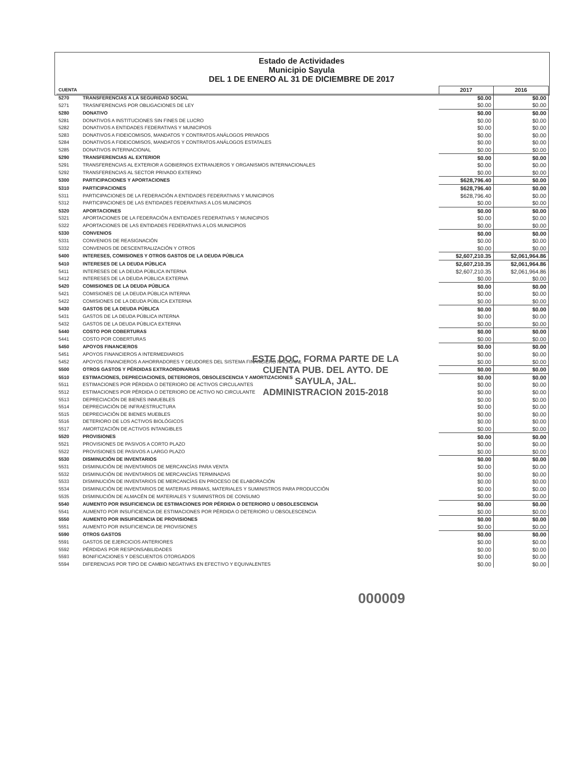Estado de Actividades
Municipio Sayula
DEL 1 DE ENERO AL 31 DE DICIEMBRE DE 2017
| CUENTA | | 2017 | 2016 |
| --- | --- | --- | --- |
| 5270 | TRANSFERENCIAS A LA SEGURIDAD SOCIAL | $0.00 | $0.00 |
| 5271 | TRASNFERENCIAS POR OBLIGACIONES DE LEY | $0.00 | $0.00 |
| 5280 | DONATIVO | $0.00 | $0.00 |
| 5281 | DONATIVOS A INSTITUCIONES SIN FINES DE LUCRO | $0.00 | $0.00 |
| 5282 | DONATIVOS A ENTIDADES FEDERATIVAS Y MUNICIPIOS | $0.00 | $0.00 |
| 5283 | DONATIVOS A FIDEICOMISOS, MANDATOS Y CONTRATOS ANÁLOGOS PRIVADOS | $0.00 | $0.00 |
| 5284 | DONATIVOS A FIDEICOMISOS, MANDATOS Y CONTRATOS ANÁLOGOS ESTATALES | $0.00 | $0.00 |
| 5285 | DONATIVOS INTERNACIONAL | $0.00 | $0.00 |
| 5290 | TRANSFERENCIAS AL EXTERIOR | $0.00 | $0.00 |
| 5291 | TRANSFERENCIAS AL EXTERIOR A GOBIERNOS EXTRANJEROS Y ORGANISMOS INTERNACIONALES | $0.00 | $0.00 |
| 5292 | TRANSFERENCIAS AL SECTOR PRIVADO EXTERNO | $0.00 | $0.00 |
| 5300 | PARTICIPACIONES Y APORTACIONES | $628,796.40 | $0.00 |
| 5310 | PARTICIPACIONES | $628,796.40 | $0.00 |
| 5311 | PARTICIPACIONES DE LA FEDERACIÓN A ENTIDADES FEDERATIVAS Y MUNICIPIOS | $628,796.40 | $0.00 |
| 5312 | PARTICIPACIONES DE LAS ENTIDADES FEDERATIVAS A LOS MUNICIPIOS | $0.00 | $0.00 |
| 5320 | APORTACIONES | $0.00 | $0.00 |
| 5321 | APORTACIONES DE LA FEDERACIÓN A ENTIDADES FEDERATIVAS Y MUNICIPIOS | $0.00 | $0.00 |
| 5322 | APORTACIONES DE LAS ENTIDADES FEDERATIVAS A LOS MUNICIPIOS | $0.00 | $0.00 |
| 5330 | CONVENIOS | $0.00 | $0.00 |
| 5331 | CONVENIOS DE REASIGNACIÓN | $0.00 | $0.00 |
| 5332 | CONVENIOS DE DESCENTRALIZACIÓN Y OTROS | $0.00 | $0.00 |
| 5400 | INTERESES, COMISIONES Y OTROS GASTOS DE LA DEUDA PÚBLICA | $2,607,210.35 | $2,061,964.86 |
| 5410 | INTERESES DE LA DEUDA PÚBLICA | $2,607,210.35 | $2,061,964.86 |
| 5411 | INTERESES DE LA DEUDA PÚBLICA INTERNA | $2,607,210.35 | $2,061,964.86 |
| 5412 | INTERESES DE LA DEUDA PÚBLICA EXTERNA | $0.00 | $0.00 |
| 5420 | COMISIONES DE LA DEUDA PÚBLICA | $0.00 | $0.00 |
| 5421 | COMISIONES DE LA DEUDA PÚBLICA INTERNA | $0.00 | $0.00 |
| 5422 | COMISIONES DE LA DEUDA PÚBLICA EXTERNA | $0.00 | $0.00 |
| 5430 | GASTOS DE LA DEUDA PÚBLICA | $0.00 | $0.00 |
| 5431 | GASTOS DE LA DEUDA PÚBLICA INTERNA | $0.00 | $0.00 |
| 5432 | GASTOS DE LA DEUDA PÚBLICA EXTERNA | $0.00 | $0.00 |
| 5440 | COSTO POR COBERTURAS | $0.00 | $0.00 |
| 5441 | COSTO POR COBERTURAS | $0.00 | $0.00 |
| 5450 | APOYOS FINANCIEROS | $0.00 | $0.00 |
| 5451 | APOYOS FINANCIEROS A INTERMEDIARIOS | $0.00 | $0.00 |
| 5452 | APOYOS FINANCIEROS A AHORRADORES Y DEUDORES DEL SISTEMA FINANCIERO NACIONAL | $0.00 | $0.00 |
| 5500 | OTROS GASTOS Y PÉRDIDAS EXTRAORDINARIAS | $0.00 | $0.00 |
| 5510 | ESTIMACIONES, DEPRECIACIONES, DETERIOROS, OBSOLESCENCIA Y AMORTIZACIONES | $0.00 | $0.00 |
| 5511 | ESTIMACIONES POR PÉRDIDA O DETERIORO DE ACTIVOS CIRCULANTES | $0.00 | $0.00 |
| 5512 | ESTIMACIONES POR PÉRDIDA O DETERIORO DE ACTIVO NO CIRCULANTE | $0.00 | $0.00 |
| 5513 | DEPRECIACIÓN DE BIENES INMUEBLES | $0.00 | $0.00 |
| 5514 | DEPRECIACIÓN DE INFRAESTRUCTURA | $0.00 | $0.00 |
| 5515 | DEPRECIACIÓN DE BIENES MUEBLES | $0.00 | $0.00 |
| 5516 | DETERIORO DE LOS ACTIVOS BIOLÓGICOS | $0.00 | $0.00 |
| 5517 | AMORTIZACIÓN DE ACTIVOS INTANGIBLES | $0.00 | $0.00 |
| 5520 | PROVISIONES | $0.00 | $0.00 |
| 5521 | PROVISIONES DE PASIVOS A CORTO PLAZO | $0.00 | $0.00 |
| 5522 | PROVISIONES DE PASIVOS A LARGO PLAZO | $0.00 | $0.00 |
| 5530 | DISMINUCIÓN DE INVENTARIOS | $0.00 | $0.00 |
| 5531 | DISMINUCIÓN DE INVENTARIOS DE MERCANCÍAS PARA VENTA | $0.00 | $0.00 |
| 5532 | DISMINUCIÓN DE INVENTARIOS DE MERCANCÍAS TERMINADAS | $0.00 | $0.00 |
| 5533 | DISMINUCIÓN DE INVENTARIOS DE MERCANCÍAS EN PROCESO DE ELABORACIÓN | $0.00 | $0.00 |
| 5534 | DISMINUCIÓN DE INVENTARIOS DE MATERIAS PRIMAS, MATERIALES Y SUMINISTROS PARA PRODUCCIÓN | $0.00 | $0.00 |
| 5535 | DISMINUCIÓN DE ALMACÉN DE MATERIALES Y SUMINISTROS DE CONSUMO | $0.00 | $0.00 |
| 5540 | AUMENTO POR INSUFICIENCIA DE ESTIMACIONES POR PÉRDIDA O DETERIORO U OBSOLESCENCIA | $0.00 | $0.00 |
| 5541 | AUMENTO POR INSUFICIENCIA DE ESTIMACIONES POR PÉRDIDA O DETERIORO U OBSOLESCENCIA | $0.00 | $0.00 |
| 5550 | AUMENTO POR INSUFICIENCIA DE PROVISIONES | $0.00 | $0.00 |
| 5551 | AUMENTO POR INSUFICIENCIA DE PROVISIONES | $0.00 | $0.00 |
| 5590 | OTROS GASTOS | $0.00 | $0.00 |
| 5591 | GASTOS DE EJERCICIOS ANTERIORES | $0.00 | $0.00 |
| 5592 | PÉRDIDAS POR RESPONSABILIDADES | $0.00 | $0.00 |
| 5593 | BONIFICACIONES Y DESCUENTOS OTORGADOS | $0.00 | $0.00 |
| 5594 | DIFERENCIAS POR TIPO DE CAMBIO NEGATIVAS EN EFECTIVO Y EQUIVALENTES | $0.00 | $0.00 |
ESTE DOC. FORMA PARTE DE LA
CUENTA PUB. DEL AYTO. DE
SAYULA, JAL.
ADMINISTRACION 2015-2018
000009